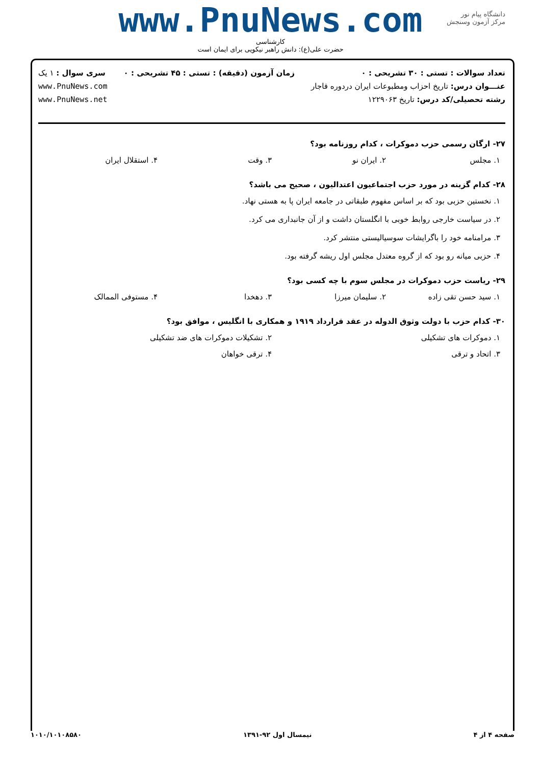www.PnuNews.com
کارشناسی
حضرت علی(ع): دانش راهبر نیکویی برای ایمان است
دانشگاه پیام نور
مرکز آزمون وسنجش
تعداد سوالات : تستی : ۳۰ تشریحی : ۰
عنـــوان درس: تاریخ احزاب ومطبوعات ایران دردوره قاجار
رشته تحصیلی/کد درس: تاریخ ۱۲۲۹۰۶۳
زمان آزمون (دقیقه) : تستی : ۴۵ تشریحی : ۰
سری سوال : ۱ یک
www.PnuNews.com
www.PnuNews.net
۲۷- ارگان رسمی حزب دموکرات ، کدام روزنامه بود؟
۱. مجلس ۲. ایران نو ۳. وقت ۴. استقلال ایران
۲۸- کدام گزینه در مورد حزب اجتماعیون اعتدالیون ، صحیح می باشد؟
۱. نخستین حزبی بود که بر اساس مفهوم طبقاتی در جامعه ایران پا به هستی نهاد.
۲. در سیاست خارجی روابط خوبی با انگلستان داشت و از آن جانبداری می کرد.
۳. مرامنامه خود را باگرایشات سوسیالیستی منتشر کرد.
۴. حزبی میانه رو بود که از گروه معتدل مجلس اول ریشه گرفته بود.
۲۹- ریاست حزب دموکرات در مجلس سوم با چه کسی بود؟
۱. سید حسن تقی زاده ۲. سلیمان میرزا ۳. دهخدا ۴. مستوفی الممالک
۳۰- کدام حزب با دولت وثوق الدوله در عقد قرارداد ۱۹۱۹ و همکاری با انگلیس ، موافق بود؟
۱. دموکرات های تشکیلی ۲. تشکیلات دموکرات های ضد تشکیلی
۳. اتحاد و ترقی ۴. ترقی خواهان
صفحه ۴ از ۴ نیمسال اول ۹۲-۱۳۹۱ ۱۰۱۰/۱۰۱۰۸۵۸۰